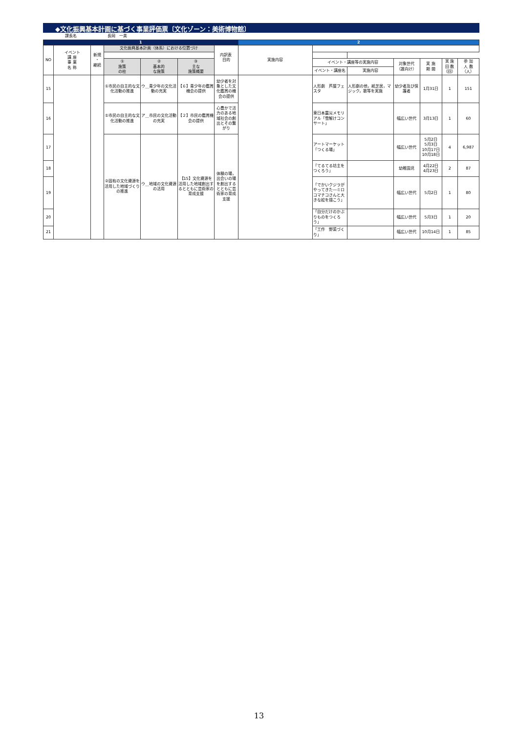◆文化振興基本計画に基づく事業評価票〔文化ゾーン：美術博物館〕
課長名 長岡　一美
| 1 | | | | | | | 2 | | | | | | |
| NO | イベント 講 座 事 業 名 称 | 新規 ・ 継続 | 文化振興基本計画（体系）における位置づけ | | | 目的 | 実施内容 | | | | | | |
| | | | 内訳表 | | | | | | | | | | |
| | | | ① 施策 の柱 | ② 基本的 な施策 | ③ 主な 施策概要 | | | イベント・講座等の実施内容 | | 対象世代 （誰向け） | 実 施 期 間 | 実 施 回 数 （回） | 参 加 人 数 （人） |
| | | | | | | | | イベント・講座名 | 実施内容 | | | | |
| 15 | | | ①市民の自主的な文化活動の推進 | ウ＿青少年の文化活動の充実 | 【６】青少年の鑑賞機会の提供 | 幼少者を対象とした文化鑑賞の機会の提供 | | 人形劇 芦屋フェスタ | 人形劇の他，紙芝居，マジック，歌等を実施 | 幼少者及び保護者 | 1月31日 | 1 | 151 |
| 16 | | | ①市民の自主的な文化活動の推進 | ア＿市民の文化活動の充実 | 【２】市民の鑑賞機会の提供 | 心豊かで活力のある地域社会の創出とその繋がり | | 東日本震災メモリアル「雪解けコンサート」 | | 幅広い世代 | 3月13日 | 1 | 60 |
| 17 | | | ②固有の文化資源を活用した地域づくりの推進 | ウ＿地域の文化資源の活用 | 【15】文化資源を活用した地域創出するとともに芸術家の育成支援 | 体験の場，出会いの場を創出するとともに芸術家の育成支援 | | アートマーケット「つくる場」 | | 幅広い世代 | 5月2日 5月3日 10月17日 10月18日 | 4 | 6,987 |
| 18 | | | | | | | | 「てるてる坊主をつくろう」 | | 幼稚園児 | 4月22日 4月23日 | 2 | 87 |
| 19 | | | | | | | | 「でかいクジラがやってきた―ミロコマチコさんと大きな絵を描こう」 | | 幅広い世代 | 5月2日 | 1 | 80 |
| 20 | | | | | | | | 「自分だけのかぶりものをつくろう」 | | 幅広い世代 | 5月3日 | 1 | 20 |
| 21 | | | | | | | | 「工作 野菜づくり」 | | 幅広い世代 | 10月14日 | 1 | 85 |
13